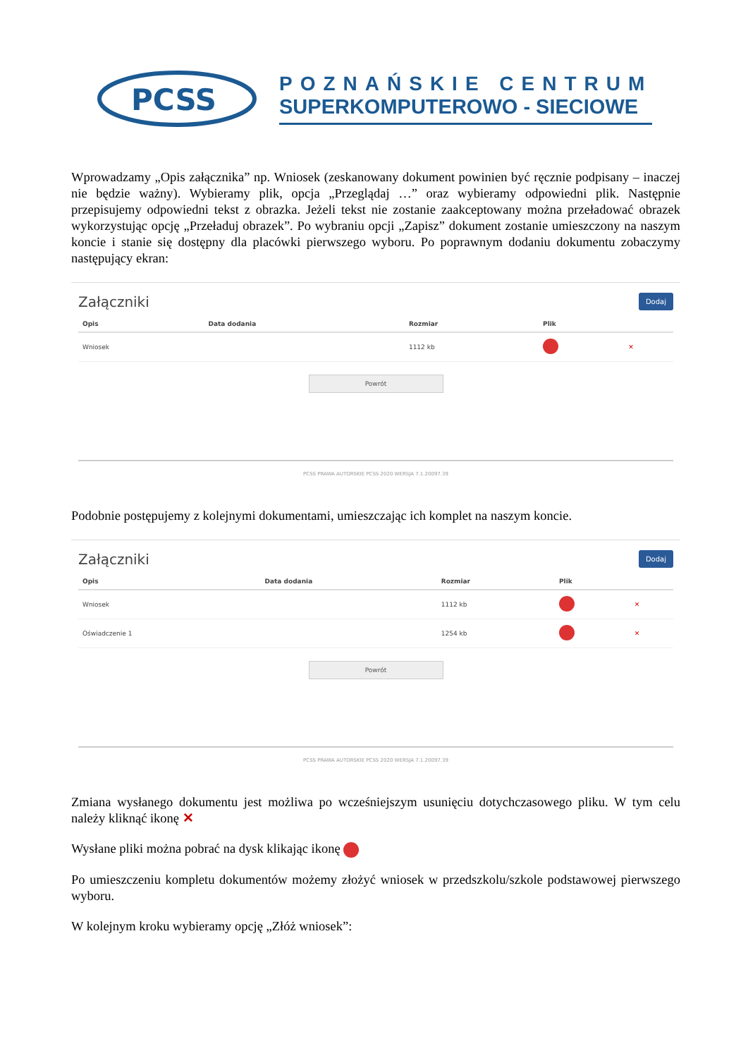PCSS
POZNAŃSKIE CENTRUM
SUPERKOMPUTEROWO - SIECIOWE
Wprowadzamy „Opis załącznika” np. Wniosek (zeskanowany dokument powinien być ręcznie podpisany – inaczej nie będzie ważny). Wybieramy plik, opcja „Przeglądaj …” oraz wybieramy odpowiedni plik. Następnie przepisujemy odpowiedni tekst z obrazka. Jeżeli tekst nie zostanie zaakceptowany można przeładować obrazek wykorzystując opcję „Przeładuj obrazek”. Po wybraniu opcji „Zapisz” dokument zostanie umieszczony na naszym koncie i stanie się dostępny dla placówki pierwszego wyboru. Po poprawnym dodaniu dokumentu zobaczymy następujący ekran:
Załączniki
Dodaj
| Opis | Data dodania | Rozmiar | Plik | |
| --- | --- | --- | --- | --- |
| Wniosek | | 1112 kb | | ✕ |
Powrót
PCSS PRAWA AUTORSKIE PCSS 2020 WERSJA 7.1.20097.39
Podobnie postępujemy z kolejnymi dokumentami, umieszczając ich komplet na naszym koncie.
Załączniki
Dodaj
| Opis | Data dodania | Rozmiar | Plik | |
| --- | --- | --- | --- | --- |
| Wniosek | | 1112 kb | | ✕ |
| Oświadczenie 1 | | 1254 kb | | ✕ |
Powrót
PCSS PRAWA AUTORSKIE PCSS 2020 WERSJA 7.1.20097.39
Zmiana wysłanego dokumentu jest możliwa po wcześniejszym usunięciu dotychczasowego pliku. W tym celu należy kliknąć ikonę ✕
Wysłane pliki można pobrać na dysk klikając ikonę
Po umieszczeniu kompletu dokumentów możemy złożyć wniosek w przedszkolu/szkole podstawowej pierwszego wyboru.
W kolejnym kroku wybieramy opcję „Złóż wniosek”: